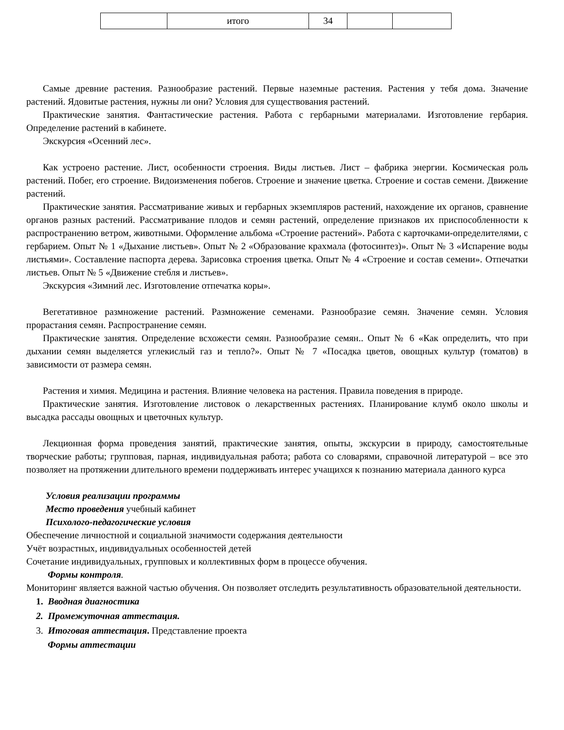| | итого | 34 | | |
Самые древние растения. Разнообразие растений. Первые наземные растения. Растения у тебя дома. Значение растений. Ядовитые растения, нужны ли они? Условия для существования растений.
Практические занятия. Фантастические растения. Работа с гербарными материалами. Изготовление гербария. Определение растений в кабинете.
Экскурсия «Осенний лес».
Как устроено растение. Лист, особенности строения. Виды листьев. Лист – фабрика энергии. Космическая роль растений. Побег, его строение. Видоизменения побегов. Строение и значение цветка. Строение и состав семени. Движение растений.
Практические занятия. Рассматривание живых и гербарных экземпляров растений, нахождение их органов, сравнение органов разных растений. Рассматривание плодов и семян растений, определение признаков их приспособленности к распространению ветром, животными. Оформление альбома «Строение растений». Работа с карточками-определителями, с гербарием. Опыт № 1 «Дыхание листьев». Опыт № 2 «Образование крахмала (фотосинтез)». Опыт № 3 «Испарение воды листьями». Составление паспорта дерева. Зарисовка строения цветка. Опыт № 4 «Строение и состав семени». Отпечатки листьев. Опыт № 5 «Движение стебля и листьев».
Экскурсия «Зимний лес. Изготовление отпечатка коры».
Вегетативное размножение растений. Размножение семенами. Разнообразие семян. Значение семян. Условия прорастания семян. Распространение семян.
Практические занятия. Определение всхожести семян. Разнообразие семян.. Опыт № 6 «Как определить, что при дыхании семян выделяется углекислый газ и тепло?». Опыт № 7 «Посадка цветов, овощных культур (томатов) в зависимости от размера семян.
Растения и химия. Медицина и растения. Влияние человека на растения. Правила поведения в природе.
Практические занятия. Изготовление листовок о лекарственных растениях. Планирование клумб около школы и высадка рассады овощных и цветочных культур.
Лекционная форма проведения занятий, практические занятия, опыты, экскурсии в природу, самостоятельные творческие работы; групповая, парная, индивидуальная работа; работа со словарями, справочной литературой – все это позволяет на протяжении длительного времени поддерживать интерес учащихся к познанию материала данного курса
Условия реализации программы
Место проведения учебный кабинет
Психолого-педагогические условия
Обеспечение личностной и социальной значимости содержания деятельности
Учёт возрастных, индивидуальных особенностей детей
Сочетание индивидуальных, групповых и коллективных форм в процессе обучения.
Формы контроля.
Мониторинг является важной частью обучения. Он позволяет отследить результативность образовательной деятельности.
1. Вводная диагностика
2. Промежуточная аттестация.
3. Итоговая аттестация. Представление проекта
Формы аттестации